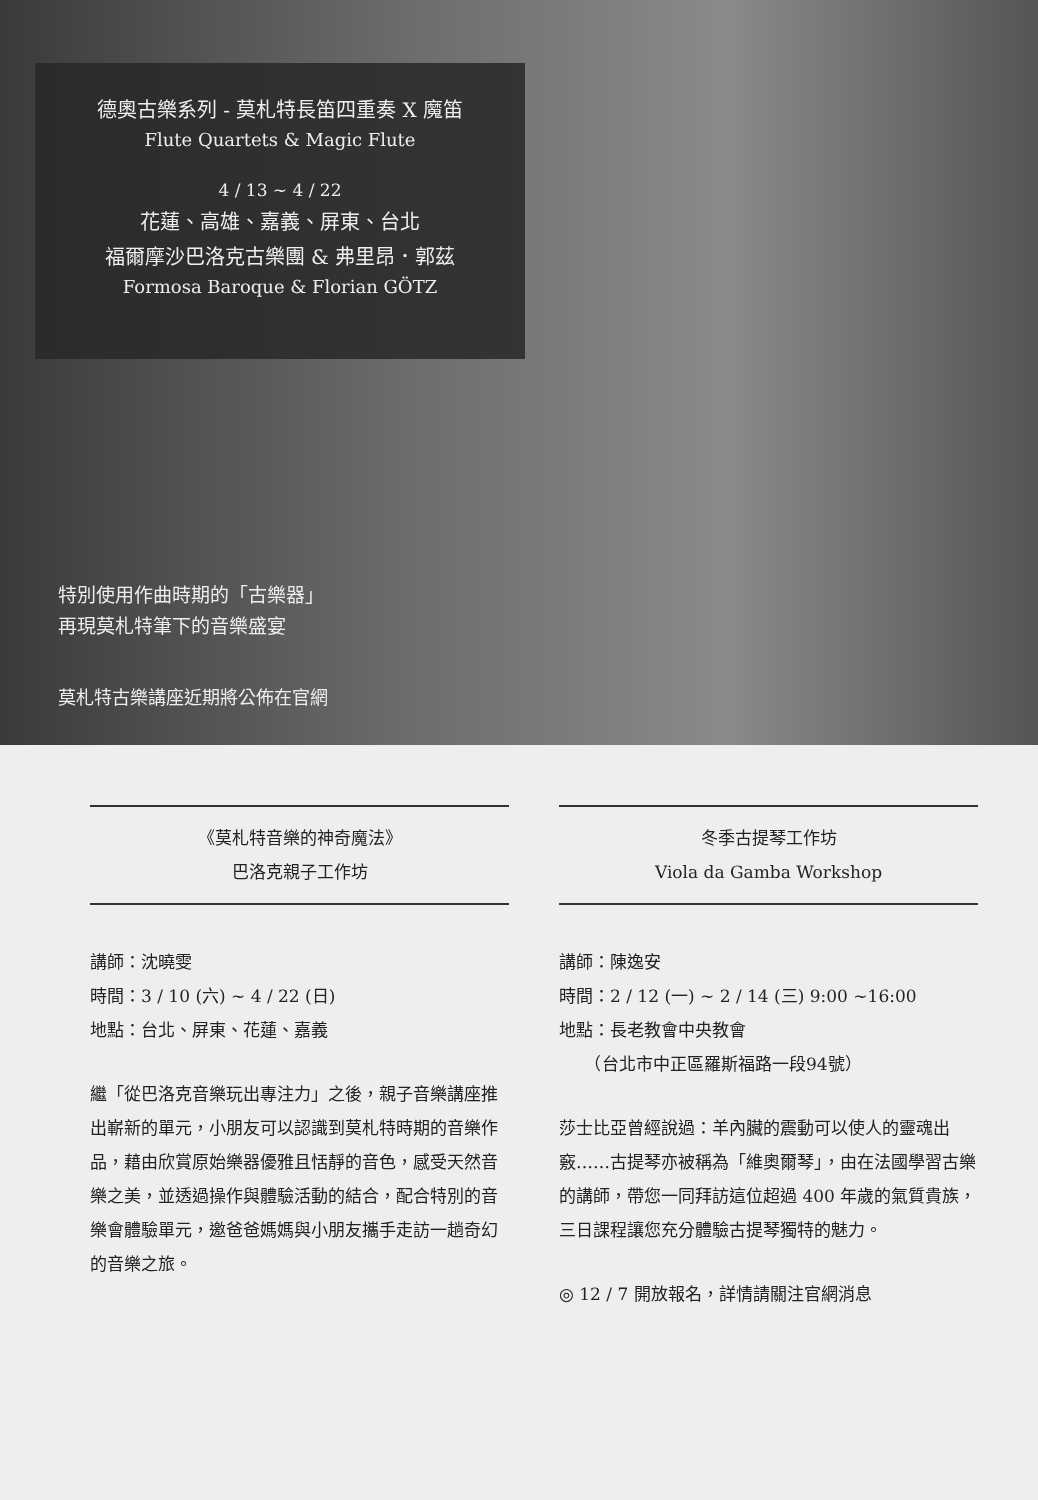德奧古樂系列 - 莫札特長笛四重奏 X 魔笛
Flute Quartets & Magic Flute
4 / 13 ~ 4 / 22
花蓮、高雄、嘉義、屏東、台北
福爾摩沙巴洛克古樂團 & 弗里昂．郭茲
Formosa Baroque & Florian GÖTZ
特別使用作曲時期的「古樂器」
再現莫札特筆下的音樂盛宴
莫札特古樂講座近期將公佈在官網
《莫札特音樂的神奇魔法》
巴洛克親子工作坊
講師：沈曉雯
時間：3 / 10 (六) ~ 4 / 22 (日)
地點：台北、屏東、花蓮、嘉義
繼「從巴洛克音樂玩出專注力」之後，親子音樂講座推出嶄新的單元，小朋友可以認識到莫札特時期的音樂作品，藉由欣賞原始樂器優雅且恬靜的音色，感受天然音樂之美，並透過操作與體驗活動的結合，配合特別的音樂會體驗單元，邀爸爸媽媽與小朋友攜手走訪一趟奇幻的音樂之旅。
冬季古提琴工作坊
Viola da Gamba Workshop
講師：陳逸安
時間：2 / 12 (一) ~ 2 / 14 (三) 9:00 ~16:00
地點：長老教會中央教會
　　（台北市中正區羅斯福路一段94號）
莎士比亞曾經說過：羊內臟的震動可以使人的靈魂出竅……古提琴亦被稱為「維奧爾琴」，由在法國學習古樂的講師，帶您一同拜訪這位超過 400 年歲的氣質貴族，三日課程讓您充分體驗古提琴獨特的魅力。
◎ 12 / 7 開放報名，詳情請關注官網消息